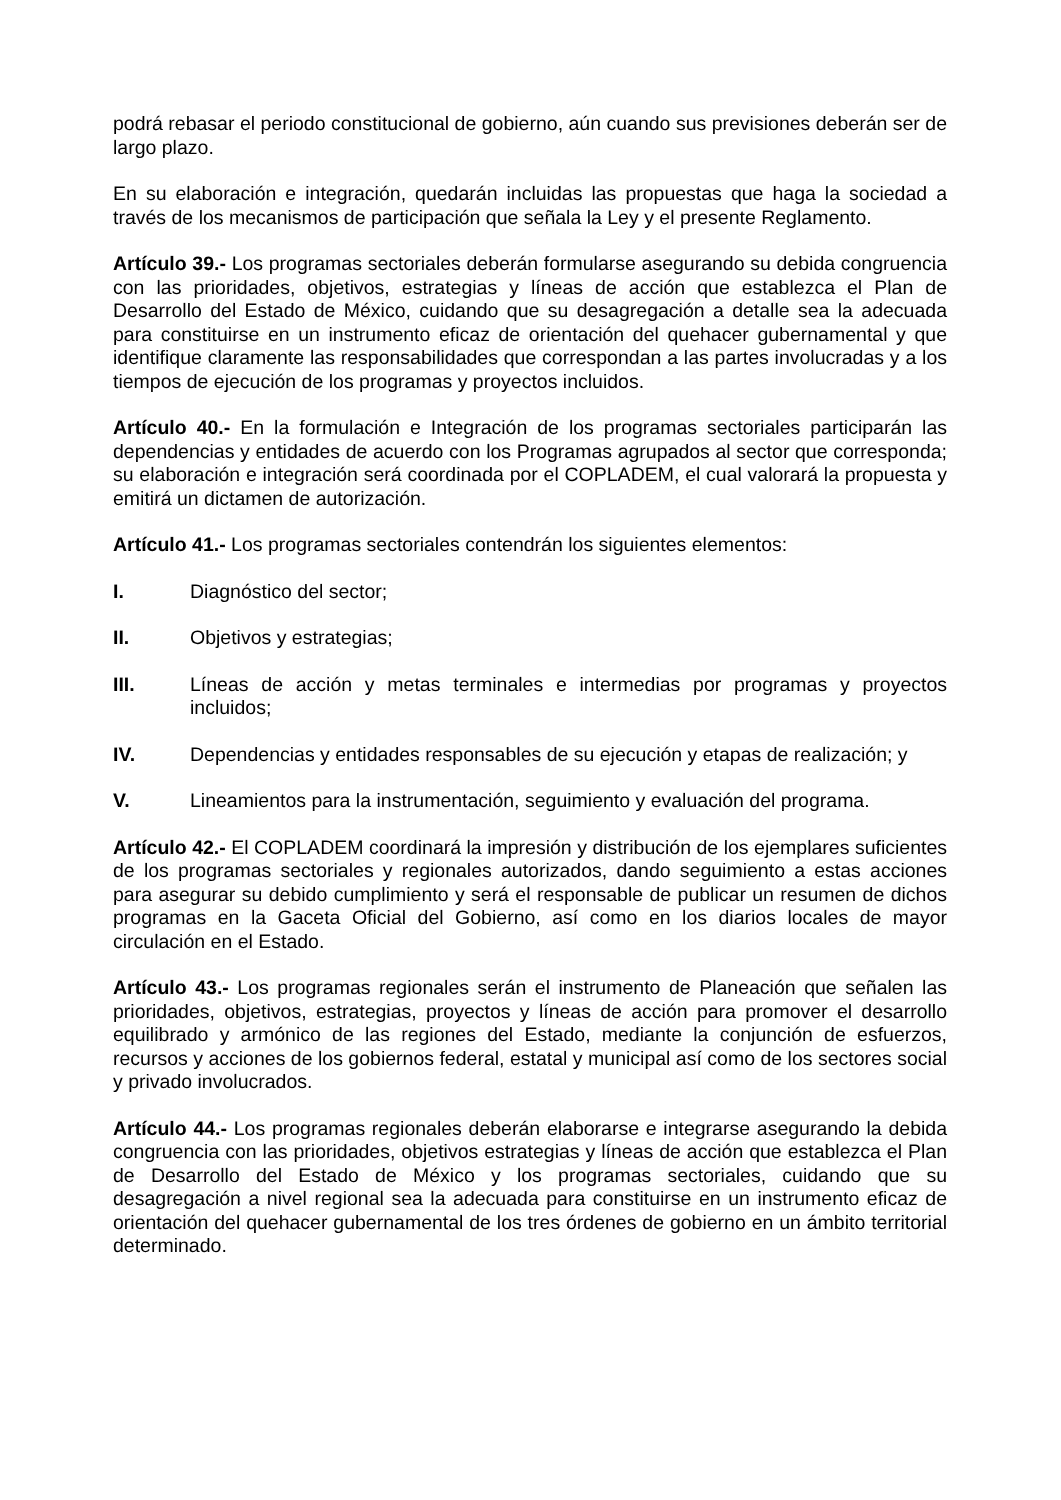podrá rebasar el periodo constitucional de gobierno, aún cuando sus previsiones deberán ser de largo plazo.
En su elaboración e integración, quedarán incluidas las propuestas que haga la sociedad a través de los mecanismos de participación que señala la Ley y el presente Reglamento.
Artículo 39.- Los programas sectoriales deberán formularse asegurando su debida congruencia con las prioridades, objetivos, estrategias y líneas de acción que establezca el Plan de Desarrollo del Estado de México, cuidando que su desagregación a detalle sea la adecuada para constituirse en un instrumento eficaz de orientación del quehacer gubernamental y que identifique claramente las responsabilidades que correspondan a las partes involucradas y a los tiempos de ejecución de los programas y proyectos incluidos.
Artículo 40.- En la formulación e Integración de los programas sectoriales participarán las dependencias y entidades de acuerdo con los Programas agrupados al sector que corresponda; su elaboración e integración será coordinada por el COPLADEM, el cual valorará la propuesta y emitirá un dictamen de autorización.
Artículo 41.- Los programas sectoriales contendrán los siguientes elementos:
I. Diagnóstico del sector;
II. Objetivos y estrategias;
III. Líneas de acción y metas terminales e intermedias por programas y proyectos incluidos;
IV. Dependencias y entidades responsables de su ejecución y etapas de realización; y
V. Lineamientos para la instrumentación, seguimiento y evaluación del programa.
Artículo 42.- El COPLADEM coordinará la impresión y distribución de los ejemplares suficientes de los programas sectoriales y regionales autorizados, dando seguimiento a estas acciones para asegurar su debido cumplimiento y será el responsable de publicar un resumen de dichos programas en la Gaceta Oficial del Gobierno, así como en los diarios locales de mayor circulación en el Estado.
Artículo 43.- Los programas regionales serán el instrumento de Planeación que señalen las prioridades, objetivos, estrategias, proyectos y líneas de acción para promover el desarrollo equilibrado y armónico de las regiones del Estado, mediante la conjunción de esfuerzos, recursos y acciones de los gobiernos federal, estatal y municipal así como de los sectores social y privado involucrados.
Artículo 44.- Los programas regionales deberán elaborarse e integrarse asegurando la debida congruencia con las prioridades, objetivos estrategias y líneas de acción que establezca el Plan de Desarrollo del Estado de México y los programas sectoriales, cuidando que su desagregación a nivel regional sea la adecuada para constituirse en un instrumento eficaz de orientación del quehacer gubernamental de los tres órdenes de gobierno en un ámbito territorial determinado.